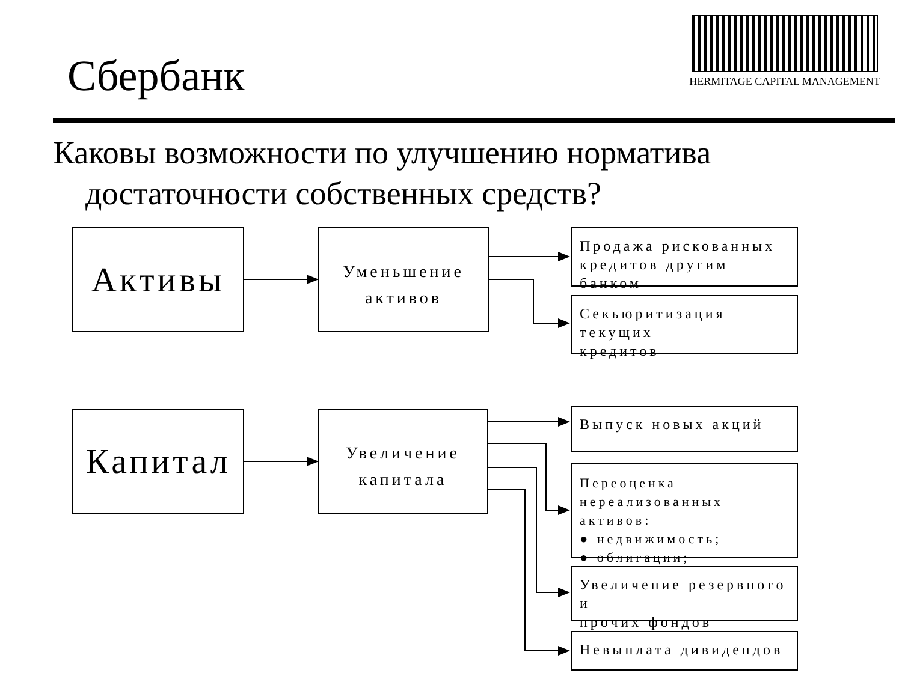Сбербанк
HERMITAGE CAPITAL MANAGEMENT
Каковы возможности по улучшению норматива
достаточности собственных средств?
Активы
Уменьшение
активов
Продажа рискованных
кредитов другим банком
Секьюритизация текущих
кредитов
Капитал
Увеличение
капитала
Выпуск новых акций
Переоценка
нереализованных активов:
● недвижимость;
● облигации;
Увеличение резервного и
прочих фондов
Невыплата дивидендов